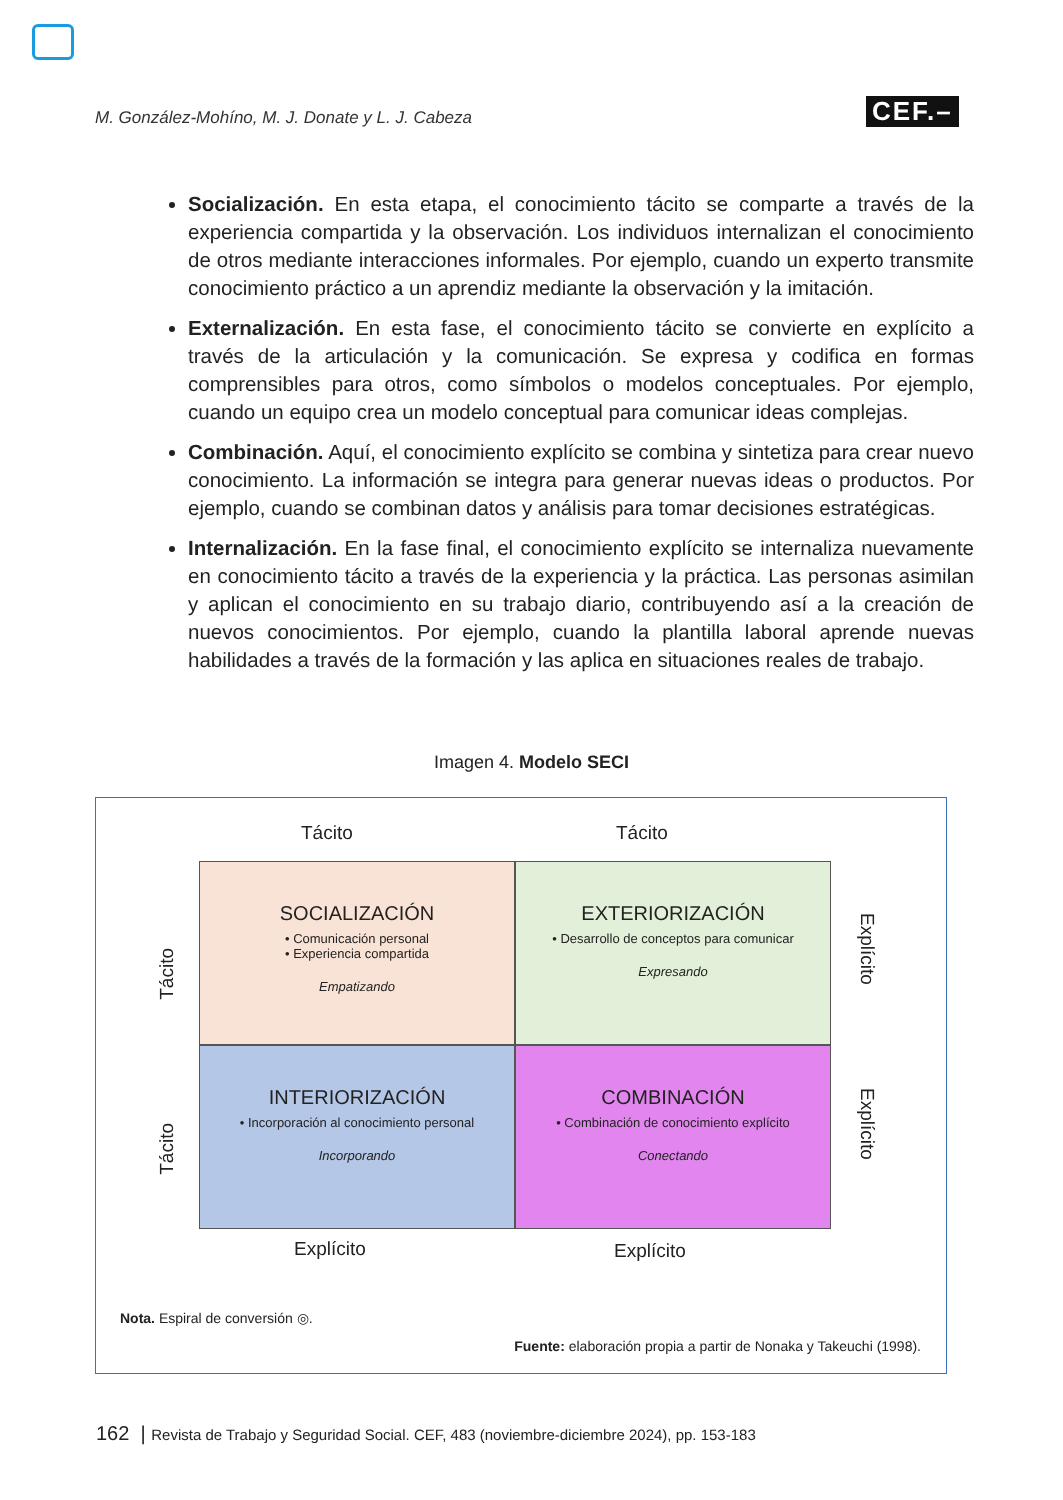M. González-Mohíno, M. J. Donate y L. J. Cabeza
CEF.–
Socialización. En esta etapa, el conocimiento tácito se comparte a través de la experiencia compartida y la observación. Los individuos internalizan el conocimiento de otros mediante interacciones informales. Por ejemplo, cuando un experto transmite conocimiento práctico a un aprendiz mediante la observación y la imitación.
Externalización. En esta fase, el conocimiento tácito se convierte en explícito a través de la articulación y la comunicación. Se expresa y codifica en formas comprensibles para otros, como símbolos o modelos conceptuales. Por ejemplo, cuando un equipo crea un modelo conceptual para comunicar ideas complejas.
Combinación. Aquí, el conocimiento explícito se combina y sintetiza para crear nuevo conocimiento. La información se integra para generar nuevas ideas o productos. Por ejemplo, cuando se combinan datos y análisis para tomar decisiones estratégicas.
Internalización. En la fase final, el conocimiento explícito se internaliza nuevamente en conocimiento tácito a través de la experiencia y la práctica. Las personas asimilan y aplican el conocimiento en su trabajo diario, contribuyendo así a la creación de nuevos conocimientos. Por ejemplo, cuando la plantilla laboral aprende nuevas habilidades a través de la formación y las aplica en situaciones reales de trabajo.
Imagen 4. Modelo SECI
Tácito Tácito
SOCIALIZACIÓN
• Comunicación personal
• Experiencia compartida
Empatizando
EXTERIORIZACIÓN
• Desarrollo de conceptos para comunicar
Expresando
INTERIORIZACIÓN
• Incorporación al conocimiento personal
Incorporando
COMBINACIÓN
• Combinación de conocimiento explícito
Conectando
Tácito
Tácito
Explícito
Explícito
Explícito Explícito
Nota. Espiral de conversión ◎.
Fuente: elaboración propia a partir de Nonaka y Takeuchi (1998).
162 | Revista de Trabajo y Seguridad Social. CEF, 483 (noviembre-diciembre 2024), pp. 153-183